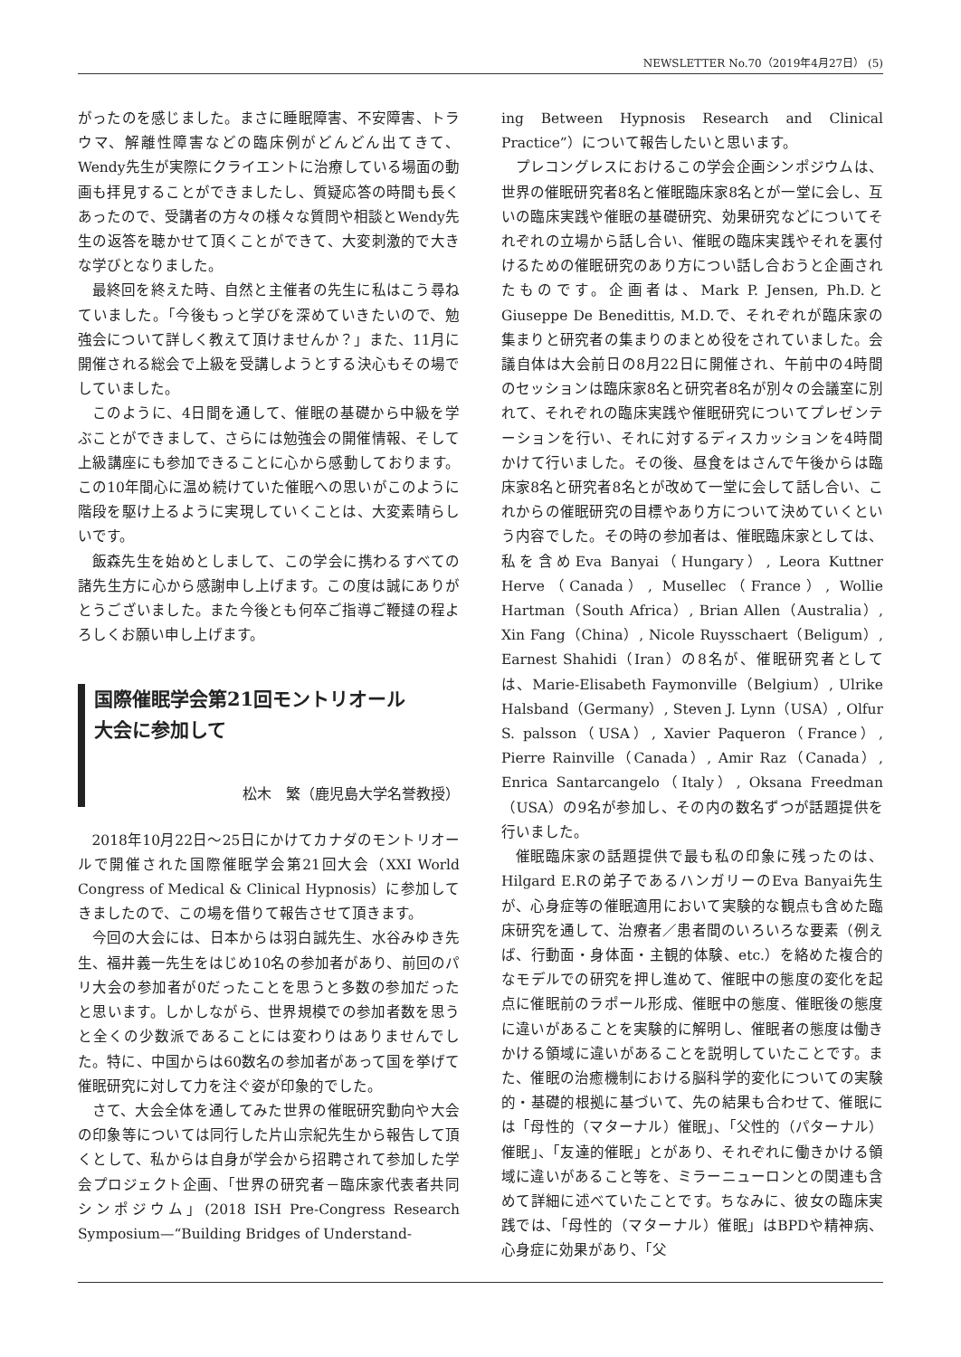NEWSLETTER No.70（2019年4月27日） (5)
がったのを感じました。まさに睡眠障害、不安障害、トラウマ、解離性障害などの臨床例がどんどん出てきて、Wendy先生が実際にクライエントに治療している場面の動画も拝見することができましたし、質疑応答の時間も長くあったので、受講者の方々の様々な質問や相談とWendy先生の返答を聴かせて頂くことができて、大変刺激的で大きな学びとなりました。
最終回を終えた時、自然と主催者の先生に私はこう尋ねていました。「今後もっと学びを深めていきたいので、勉強会について詳しく教えて頂けませんか？」また、11月に開催される総会で上級を受講しようとする決心もその場でしていました。
このように、4日間を通して、催眠の基礎から中級を学ぶことができまして、さらには勉強会の開催情報、そして上級講座にも参加できることに心から感動しております。この10年間心に温め続けていた催眠への思いがこのように階段を駆け上るように実現していくことは、大変素晴らしいです。
飯森先生を始めとしまして、この学会に携わるすべての諸先生方に心から感謝申し上げます。この度は誠にありがとうございました。また今後とも何卒ご指導ご鞭撻の程よろしくお願い申し上げます。
国際催眠学会第21回モントリオール
大会に参加して
松木　繁（鹿児島大学名誉教授）
2018年10月22日～25日にかけてカナダのモントリオールで開催された国際催眠学会第21回大会（XXI World Congress of Medical & Clinical Hypnosis）に参加してきましたので、この場を借りて報告させて頂きます。
今回の大会には、日本からは羽白誠先生、水谷みゆき先生、福井義一先生をはじめ10名の参加者があり、前回のパリ大会の参加者が0だったことを思うと多数の参加だったと思います。しかしながら、世界規模での参加者数を思うと全くの少数派であることには変わりはありませんでした。特に、中国からは60数名の参加者があって国を挙げて催眠研究に対して力を注ぐ姿が印象的でした。
さて、大会全体を通してみた世界の催眠研究動向や大会の印象等については同行した片山宗紀先生から報告して頂くとして、私からは自身が学会から招聘されて参加した学会プロジェクト企画、「世界の研究者－臨床家代表者共同シンポジウム」(2018 ISH Pre-Congress Research Symposium—“Building Bridges of Understand-
ing Between Hypnosis Research and Clinical Practice”）について報告したいと思います。
プレコングレスにおけるこの学会企画シンポジウムは、世界の催眠研究者8名と催眠臨床家8名とが一堂に会し、互いの臨床実践や催眠の基礎研究、効果研究などについてそれぞれの立場から話し合い、催眠の臨床実践やそれを裏付けるための催眠研究のあり方につい話し合おうと企画されたものです。企画者は、Mark P. Jensen, Ph.D.とGiuseppe De Benedittis, M.D.で、それぞれが臨床家の集まりと研究者の集まりのまとめ役をされていました。会議自体は大会前日の8月22日に開催され、午前中の4時間のセッションは臨床家8名と研究者8名が別々の会議室に別れて、それぞれの臨床実践や催眠研究についてプレゼンテーションを行い、それに対するディスカッションを4時間かけて行いました。その後、昼食をはさんで午後からは臨床家8名と研究者8名とが改めて一堂に会して話し合い、これからの催眠研究の目標やあり方について決めていくという内容でした。その時の参加者は、催眠臨床家としては、私を含めEva Banyai（Hungary）, Leora Kuttner Herve（Canada）, Musellec（France）, Wollie Hartman（South Africa）, Brian Allen（Australia）, Xin Fang（China）, Nicole Ruysschaert（Beligum）, Earnest Shahidi（Iran）の8名が、催眠研究者としては、Marie-Elisabeth Faymonville（Belgium）, Ulrike Halsband（Germany）, Steven J. Lynn（USA）, Olfur S. palsson（USA）, Xavier Paqueron（France）, Pierre Rainville（Canada）, Amir Raz（Canada）, Enrica Santarcangelo（Italy）, Oksana Freedman（USA）の9名が参加し、その内の数名ずつが話題提供を行いました。
催眠臨床家の話題提供で最も私の印象に残ったのは、Hilgard E.Rの弟子であるハンガリーのEva Banyai先生が、心身症等の催眠適用において実験的な観点も含めた臨床研究を通して、治療者／患者間のいろいろな要素（例えば、行動面・身体面・主観的体験、etc.）を絡めた複合的なモデルでの研究を押し進めて、催眠中の態度の変化を起点に催眠前のラポール形成、催眠中の態度、催眠後の態度に違いがあることを実験的に解明し、催眠者の態度は働きかける領域に違いがあることを説明していたことです。また、催眠の治癒機制における脳科学的変化についての実験的・基礎的根拠に基づいて、先の結果も合わせて、催眠には「母性的（マターナル）催眠」、「父性的（パターナル）催眠」、「友達的催眠」とがあり、それぞれに働きかける領域に違いがあること等を、ミラーニューロンとの関連も含めて詳細に述べていたことです。ちなみに、彼女の臨床実践では、「母性的（マターナル）催眠」はBPDや精神病、心身症に効果があり、「父